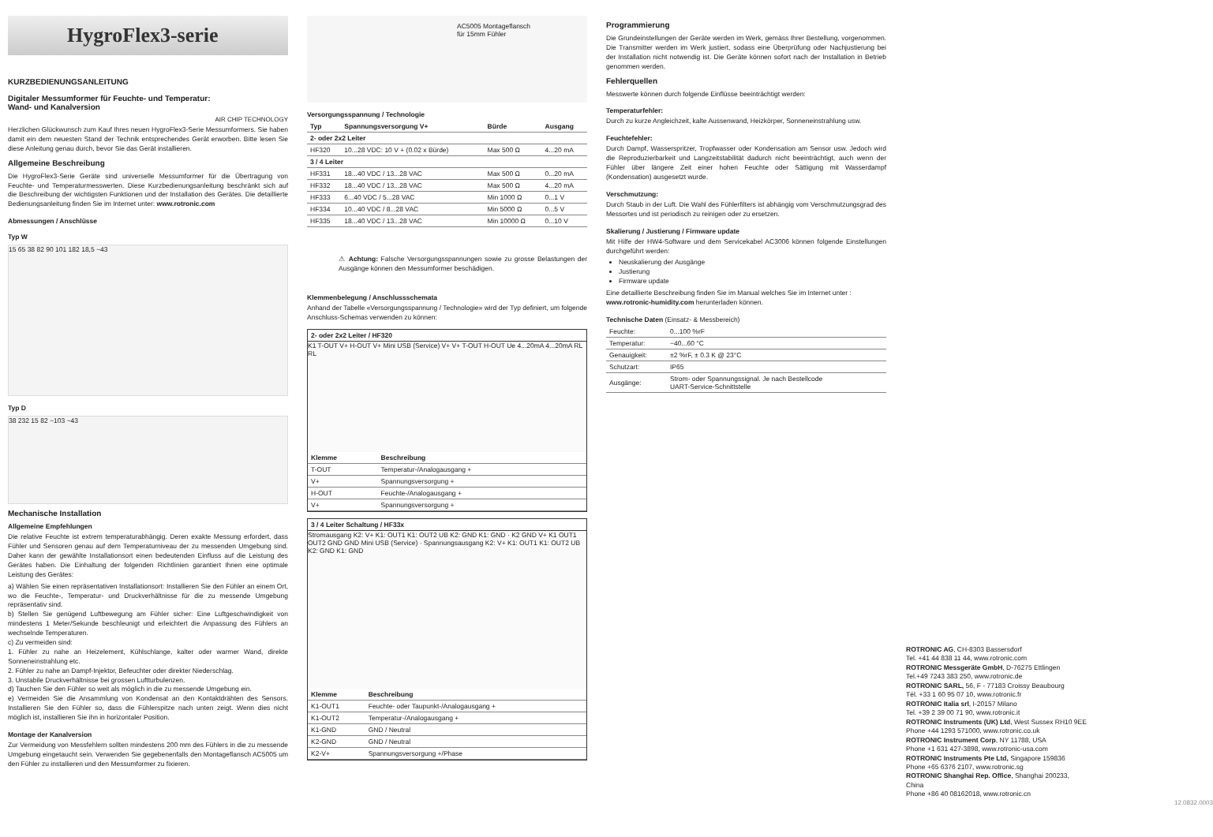HygroFlex3-serie
KURZBEDIENUNGSANLEITUNG
Digitaler Messumformer für Feuchte- und Temperatur:
Wand- und Kanalversion
AIR CHIP TECHNOLOGY
Herzlichen Glückwunsch zum Kauf Ihres neuen HygroFlex3-Serie Messumformers. Sie haben damit ein dem neuesten Stand der Technik entsprechendes Gerät erworben. Bitte lesen Sie diese Anleitung genau durch, bevor Sie das Gerät installieren.
Allgemeine Beschreibung
Die HygroFlex3-Serie Geräte sind universelle Messumformer für die Übertragung von Feuchte- und Temperaturmesswerten. Diese Kurzbedienungsanleitung beschränkt sich auf die Beschreibung der wichtigsten Funktionen und der Installation des Gerätes. Die detaillierte Bedienungsanleitung finden Sie im Internet unter: www.rotronic.com
Abmessungen / Anschlüsse
Typ W
15 65 38 82 90 101 182 18,5 ~43
Typ D
38 232 15 82 ~103 ~43
Mechanische Installation
Allgemeine Empfehlungen
Die relative Feuchte ist extrem temperaturabhängig. Deren exakte Messung erfordert, dass Fühler und Sensoren genau auf dem Temperaturniveau der zu messenden Umgebung sind. Daher kann der gewählte Installationsort einen bedeutenden Einfluss auf die Leistung des Gerätes haben. Die Einhaltung der folgenden Richtlinien garantiert Ihnen eine optimale Leistung des Gerätes:
a) Wählen Sie einen repräsentativen Installationsort: Installieren Sie den Fühler an einem Ort, wo die Feuchte-, Temperatur- und Druckverhältnisse für die zu messende Umgebung repräsentativ sind.
b) Stellen Sie genügend Luftbewegung am Fühler sicher: Eine Luftgeschwindigkeit von mindestens 1 Meter/Sekunde beschleunigt und erleichtert die Anpassung des Fühlers an wechselnde Temperaturen.
c) Zu vermeiden sind:
1. Fühler zu nahe an Heizelement, Kühlschlange, kalter oder warmer Wand, direkte Sonneneinstrahlung etc.
2. Fühler zu nahe an Dampf-Injektor, Befeuchter oder direkter Niederschlag.
3. Unstabile Druckverhältnisse bei grossen Luftturbulenzen.
d) Tauchen Sie den Fühler so weit als möglich in die zu messende Umgebung ein.
e) Vermeiden Sie die Ansammlung von Kondensat an den Kontaktdrähten des Sensors. Installieren Sie den Fühler so, dass die Fühlerspitze nach unten zeigt. Wenn dies nicht möglich ist, installieren Sie ihn in horizontaler Position.
Montage der Kanalversion
Zur Vermeidung von Messfehlern sollten mindestens 200 mm des Fühlers in die zu messende Umgebung eingetaucht sein. Verwenden Sie gegebenenfalls den Montageflansch AC5005 um den Fühler zu installieren und den Messumformer zu fixieren.
AC5005 Montageflansch
für 15mm Fühler
Versorgungsspannung / Technologie
| Typ | Spannungsversorgung V+ | Bürde | Ausgang |
| --- | --- | --- | --- |
| 2- oder 2x2 Leiter | | | |
| HF320 | 10...28 VDC: 10 V + (0.02 x Bürde) | Max 500 Ω | 4...20 mA |
| 3 / 4 Leiter | | | |
| HF331 | 18...40 VDC / 13...28 VAC | Max 500 Ω | 0...20 mA |
| HF332 | 18...40 VDC / 13...28 VAC | Max 500 Ω | 4...20 mA |
| HF333 | 6...40 VDC / 5...28 VAC | Min 1000 Ω | 0...1 V |
| HF334 | 10...40 VDC / 8...28 VAC | Min 5000 Ω | 0...5 V |
| HF335 | 18...40 VDC / 13...28 VAC | Min 10000 Ω | 0...10 V |
⚠ Achtung: Falsche Versorgungsspannungen sowie zu grosse Belastungen der Ausgänge können den Messumformer beschädigen.
Klemmenbelegung / Anschlussschemata
Anhand der Tabelle «Versorgungsspannung / Technologie» wird der Typ definiert, um folgende Anschluss-Schemas verwenden zu können:
2- oder 2x2 Leiter / HF320
K1 T-OUT V+ H-OUT V+ Mini USB (Service) V+ V+ T-OUT H-OUT Ue 4...20mA 4...20mA RL RL
| Klemme | Beschreibung |
| --- | --- |
| T-OUT | Temperatur-/Analogausgang + |
| V+ | Spannungsversorgung + |
| H-OUT | Feuchte-/Analogausgang + |
| V+ | Spannungsversorgung + |
3 / 4 Leiter Schaltung / HF33x
Stromausgang K2: V+ K1: OUT1 K1: OUT2 UB K2: GND K1: GND · K2 GND V+ K1 OUT1 OUT2 GND GND Mini USB (Service) · Spannungsausgang K2: V+ K1: OUT1 K1: OUT2 UB K2: GND K1: GND
| Klemme | Beschreibung |
| --- | --- |
| K1-OUT1 | Feuchte- oder Taupunkt-/Analogausgang + |
| K1-OUT2 | Temperatur-/Analogausgang + |
| K1-GND | GND / Neutral |
| K2-GND | GND / Neutral |
| K2-V+ | Spannungsversorgung +/Phase |
Programmierung
Die Grundeinstellungen der Geräte werden im Werk, gemäss Ihrer Bestellung, vorgenommen. Die Transmitter werden im Werk justiert, sodass eine Überprüfung oder Nachjustierung bei der Installation nicht notwendig ist. Die Geräte können sofort nach der Installation in Betrieb genommen werden.
Fehlerquellen
Messwerte können durch folgende Einflüsse beeinträchtigt werden:
Temperaturfehler:
Durch zu kurze Angleichzeit, kalte Aussenwand, Heizkörper, Sonneneinstrahlung usw.
Feuchtefehler:
Durch Dampf, Wasserspritzer, Tropfwasser oder Kondensation am Sensor usw. Jedoch wird die Reproduzierbarkeit und Langzeitstabilität dadurch nicht beeinträchtigt, auch wenn der Fühler über längere Zeit einer hohen Feuchte oder Sättigung mit Wasserdampf (Kondensation) ausgesetzt wurde.
Verschmutzung:
Durch Staub in der Luft. Die Wahl des Fühlerfilters ist abhängig vom Verschmutzungsgrad des Messortes und ist periodisch zu reinigen oder zu ersetzen.
Skalierung / Justierung / Firmware update
Mit Hilfe der HW4-Software und dem Servicekabel AC3006 können folgende Einstellungen durchgeführt werden:
Neuskalierung der Ausgänge
Justierung
Firmware update
Eine detaillierte Beschreibung finden Sie im Manual welches Sie im Internet unter :
www.rotronic-humidity.com herunterladen können.
Technische Daten (Einsatz- & Messbereich)
| Feuchte: | 0...100 %rF |
| Temperatur: | −40...60 °C |
| Genauigkeit: | ±2 %rF, ± 0.3 K @ 23°C |
| Schutzart: | IP65 |
| Ausgänge: | Strom- oder Spannungssignal. Je nach Bestellcode UART-Service-Schnittstelle |
ROTRONIC AG, CH-8303 Bassersdorf
Tel. +41 44 838 11 44, www.rotronic.com
ROTRONIC Messgeräte GmbH, D-76275 Ettlingen
Tel.+49 7243 383 250, www.rotronic.de
ROTRONIC SARL, 56, F - 77183 Croissy Beaubourg
Tél. +33 1 60 95 07 10, www.rotronic.fr
ROTRONIC Italia srl, I-20157 Milano
Tel. +39 2 39 00 71 90, www.rotronic.it
ROTRONIC Instruments (UK) Ltd, West Sussex RH10 9EE
Phone +44 1293 571000, www.rotronic.co.uk
ROTRONIC Instrument Corp, NY 11788, USA
Phone +1 631 427-3898, www.rotronic-usa.com
ROTRONIC Instruments Pte Ltd, Singapore 159836
Phone +65 6376 2107, www.rotronic.sg
ROTRONIC Shanghai Rep. Office, Shanghai 200233, China
Phone +86 40 08162018, www.rotronic.cn
12.0832.0003